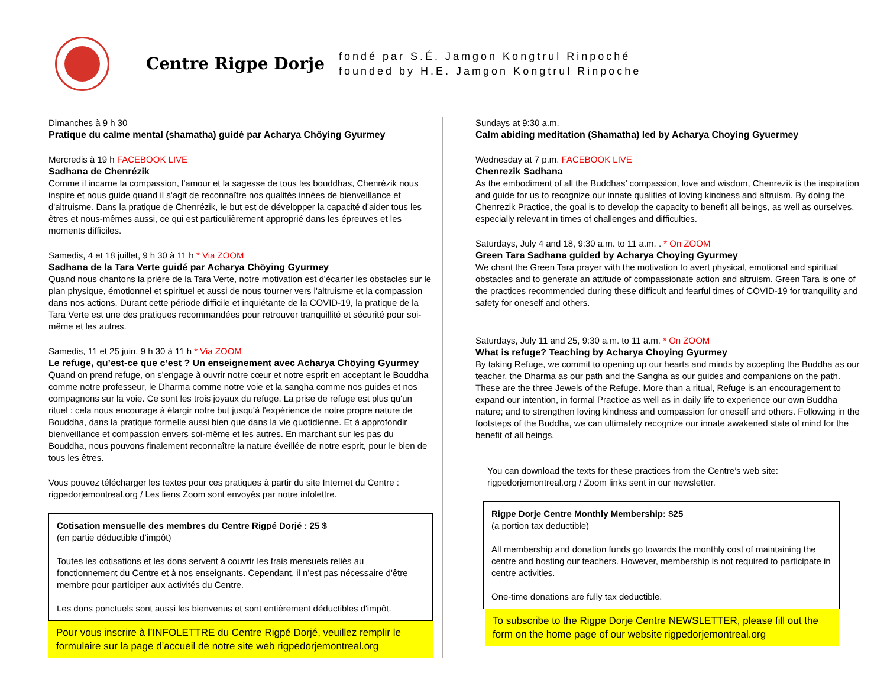Centre Rigpe Dorje
fondé par S.É. Jamgon Kongtrul Rinpoché
founded by H.E. Jamgon Kongtrul Rinpoche
Dimanches à 9 h 30
Pratique du calme mental (shamatha) guidé par Acharya Chöying Gyurmey
Mercredis à 19 h FACEBOOK LIVE
Sadhana de Chenrézik
Comme il incarne la compassion, l'amour et la sagesse de tous les bouddhas, Chenrézik nous inspire et nous guide quand il s'agit de reconnaître nos qualités innées de bienveillance et d'altruisme. Dans la pratique de Chenrézik, le but est de développer la capacité d'aider tous les êtres et nous-mêmes aussi, ce qui est particulièrement approprié dans les épreuves et les moments difficiles.
Samedis, 4 et 18 juillet, 9 h 30 à 11 h * Via ZOOM
Sadhana de la Tara Verte guidé par Acharya Chöying Gyurmey
Quand nous chantons la prière de la Tara Verte, notre motivation est d'écarter les obstacles sur le plan physique, émotionnel et spirituel et aussi de nous tourner vers l'altruisme et la compassion dans nos actions. Durant cette période difficile et inquiétante de la COVID-19, la pratique de la Tara Verte est une des pratiques recommandées pour retrouver tranquillité et sécurité pour soi-même et les autres.
Samedis, 11 et 25 juin, 9 h 30 à 11 h * Via ZOOM
Le refuge, qu’est-ce que c’est ? Un enseignement avec Acharya Chöying Gyurmey
Quand on prend refuge, on s'engage à ouvrir notre cœur et notre esprit en acceptant le Bouddha comme notre professeur, le Dharma comme notre voie et la sangha comme nos guides et nos compagnons sur la voie. Ce sont les trois joyaux du refuge. La prise de refuge est plus qu'un rituel : cela nous encourage à élargir notre but jusqu'à l'expérience de notre propre nature de Bouddha, dans la pratique formelle aussi bien que dans la vie quotidienne. Et à approfondir bienveillance et compassion envers soi-même et les autres. En marchant sur les pas du Bouddha, nous pouvons finalement reconnaître la nature éveillée de notre esprit, pour le bien de tous les êtres.
Vous pouvez télécharger les textes pour ces pratiques à partir du site Internet du Centre : rigpedorjemontreal.org / Les liens Zoom sont envoyés par notre infolettre.
Cotisation mensuelle des membres du Centre Rigpé Dorjé : 25 $
(en partie déductible d’impôt)
Toutes les cotisations et les dons servent à couvrir les frais mensuels reliés au fonctionnement du Centre et à nos enseignants. Cependant, il n'est pas nécessaire d'être membre pour participer aux activités du Centre.
Les dons ponctuels sont aussi les bienvenus et sont entièrement déductibles d'impôt.
Pour vous inscrire à l’INFOLETTRE du Centre Rigpé Dorjé, veuillez remplir le formulaire sur la page d’accueil de notre site web rigpedorjemontreal.org
Sundays at 9:30 a.m.
Calm abiding meditation (Shamatha) led by Acharya Choying Gyuermey
Wednesday at 7 p.m. FACEBOOK LIVE
Chenrezik Sadhana
As the embodiment of all the Buddhas’ compassion, love and wisdom, Chenrezik is the inspiration and guide for us to recognize our innate qualities of loving kindness and altruism. By doing the Chenrezik Practice, the goal is to develop the capacity to benefit all beings, as well as ourselves, especially relevant in times of challenges and difficulties.
Saturdays, July 4 and 18, 9:30 a.m. to 11 a.m. . * On ZOOM
Green Tara Sadhana guided by Acharya Choying Gyurmey
We chant the Green Tara prayer with the motivation to avert physical, emotional and spiritual obstacles and to generate an attitude of compassionate action and altruism. Green Tara is one of the practices recommended during these difficult and fearful times of COVID-19 for tranquility and safety for oneself and others.
Saturdays, July 11 and 25, 9:30 a.m. to 11 a.m. * On ZOOM
What is refuge? Teaching by Acharya Choying Gyurmey
By taking Refuge, we commit to opening up our hearts and minds by accepting the Buddha as our teacher, the Dharma as our path and the Sangha as our guides and companions on the path. These are the three Jewels of the Refuge. More than a ritual, Refuge is an encouragement to expand our intention, in formal Practice as well as in daily life to experience our own Buddha nature; and to strengthen loving kindness and compassion for oneself and others. Following in the footsteps of the Buddha, we can ultimately recognize our innate awakened state of mind for the benefit of all beings.
You can download the texts for these practices from the Centre’s web site: rigpedorjemontreal.org / Zoom links sent in our newsletter.
Rigpe Dorje Centre Monthly Membership: $25
(a portion tax deductible)
All membership and donation funds go towards the monthly cost of maintaining the centre and hosting our teachers. However, membership is not required to participate in centre activities.
One-time donations are fully tax deductible.
To subscribe to the Rigpe Dorje Centre NEWSLETTER, please fill out the form on the home page of our website rigpedorjemontreal.org